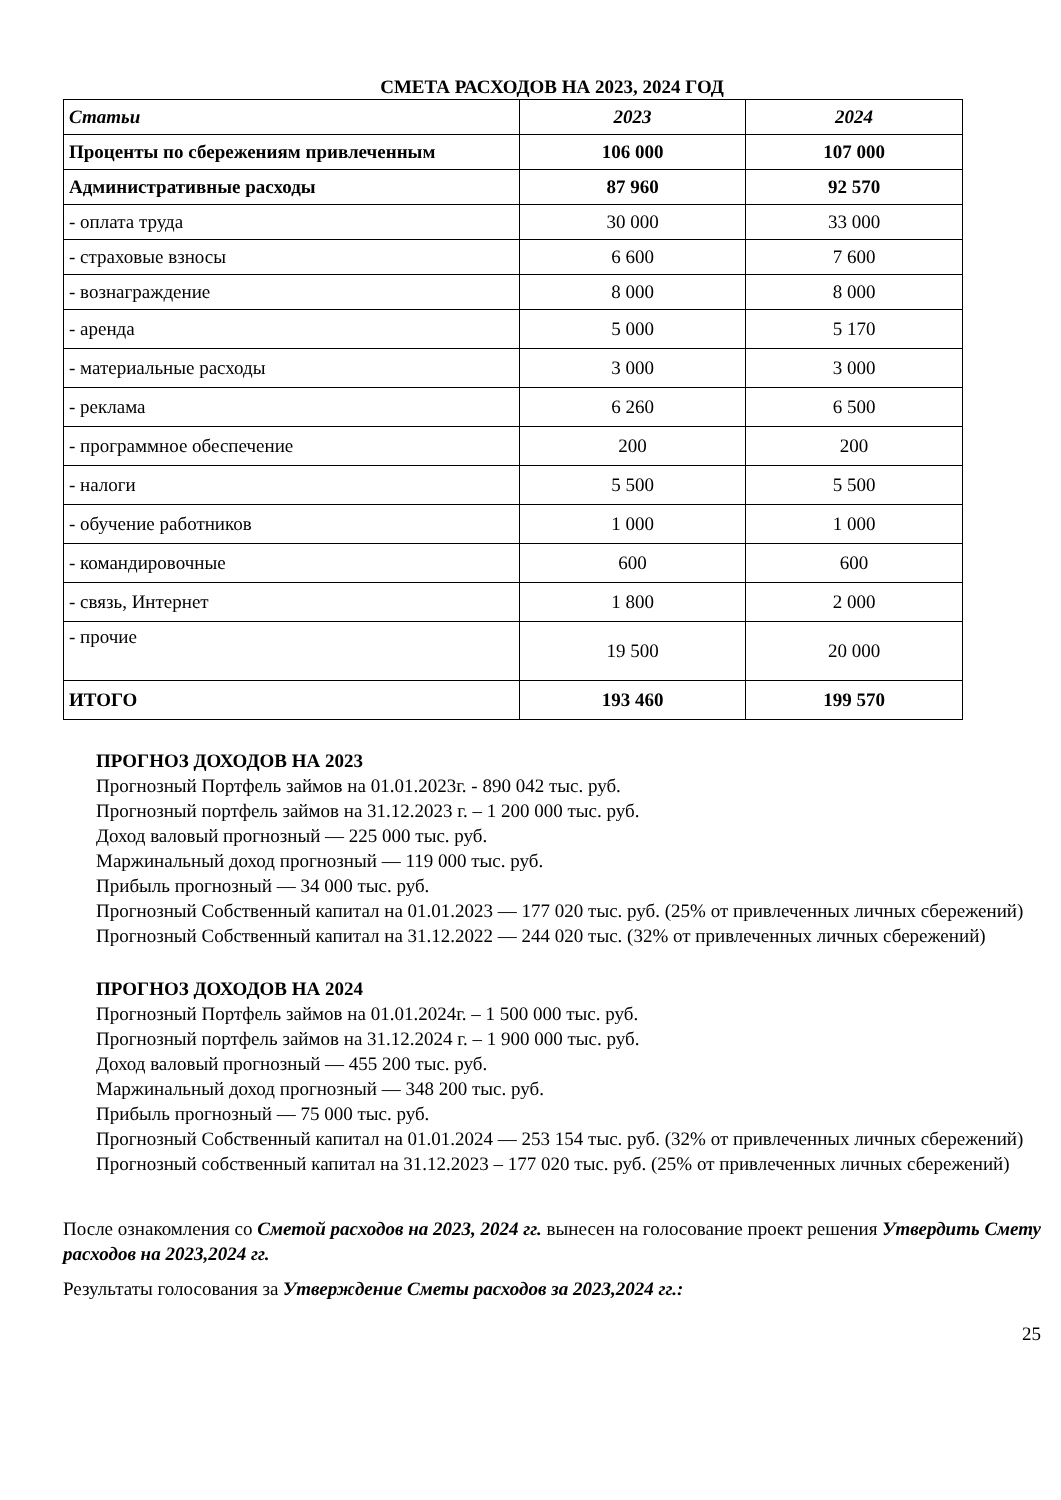СМЕТА РАСХОДОВ НА 2023, 2024 ГОД
| Статьи | 2023 | 2024 |
| --- | --- | --- |
| Проценты по сбережениям привлеченным | 106 000 | 107 000 |
| Административные расходы | 87 960 | 92 570 |
| - оплата труда | 30 000 | 33 000 |
| - страховые взносы | 6 600 | 7 600 |
| - вознаграждение | 8 000 | 8 000 |
| - аренда | 5 000 | 5 170 |
| - материальные расходы | 3 000 | 3 000 |
| - реклама | 6 260 | 6 500 |
| - программное обеспечение | 200 | 200 |
| - налоги | 5 500 | 5 500 |
| - обучение работников | 1 000 | 1 000 |
| - командировочные | 600 | 600 |
| - связь, Интернет | 1 800 | 2 000 |
| - прочие | 19 500 | 20 000 |
| ИТОГО | 193 460 | 199 570 |
ПРОГНОЗ ДОХОДОВ НА 2023
Прогнозный Портфель займов на 01.01.2023г. - 890 042 тыс. руб.
Прогнозный портфель займов на 31.12.2023 г. – 1 200 000 тыс. руб.
Доход валовый прогнозный — 225 000 тыс. руб.
Маржинальный доход прогнозный — 119 000 тыс. руб.
Прибыль прогнозный — 34 000 тыс. руб.
Прогнозный Собственный капитал на 01.01.2023 — 177 020 тыс. руб. (25% от привлеченных личных сбережений)
Прогнозный Собственный капитал на 31.12.2022 — 244 020 тыс. (32% от привлеченных личных сбережений)
ПРОГНОЗ ДОХОДОВ НА 2024
Прогнозный Портфель займов на 01.01.2024г. – 1 500 000 тыс. руб.
Прогнозный портфель займов на 31.12.2024 г. – 1 900 000 тыс. руб.
Доход валовый прогнозный — 455 200 тыс. руб.
Маржинальный доход прогнозный — 348 200 тыс. руб.
Прибыль прогнозный — 75 000 тыс. руб.
Прогнозный Собственный капитал на 01.01.2024 — 253 154 тыс. руб. (32% от привлеченных личных сбережений)
Прогнозный собственный капитал на 31.12.2023 – 177 020 тыс. руб. (25% от привлеченных личных сбережений)
После ознакомления со Сметой расходов на 2023, 2024 гг. вынесен на голосование проект решения Утвердить Смету расходов на 2023,2024 гг.
Результаты голосования за Утверждение Сметы расходов за 2023,2024 гг.:
25